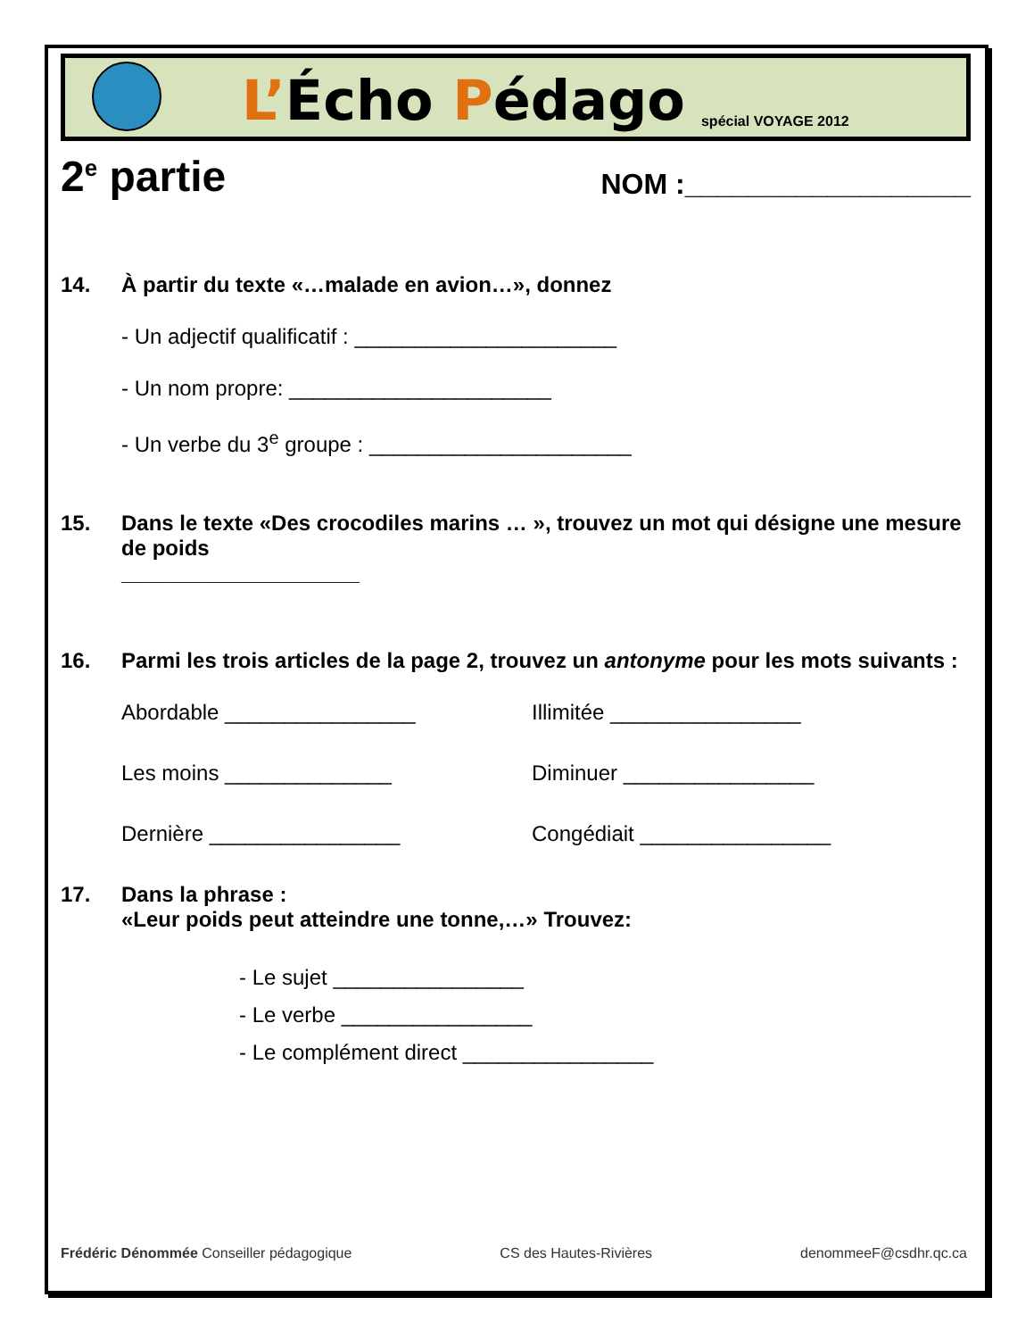L’Écho Pédago
spécial VOYAGE 2012
2<sup>e</sup> partie
NOM :__________________
14. À partir du texte «…malade en avion…», donnez
- Un adjectif qualificatif : ______________________
- Un nom propre: ______________________
- Un verbe du 3<sup>e</sup> groupe : ______________________
15. Dans le texte «Des crocodiles marins … », trouvez un mot qui désigne une mesure de poids
____________________
16. Parmi les trois articles de la page 2, trouvez un antonyme pour les mots suivants :
Abordable ________________
Illimitée ________________
Les moins ______________
Diminuer ________________
Dernière ________________
Congédiait ________________
17. Dans la phrase :
«Leur poids peut atteindre une tonne,…» Trouvez:
- Le sujet ________________
- Le verbe ________________
- Le complément direct ________________
Frédéric Dénommée Conseiller pédagogique CS des Hautes-Rivières denommeeF@csdhr.qc.ca